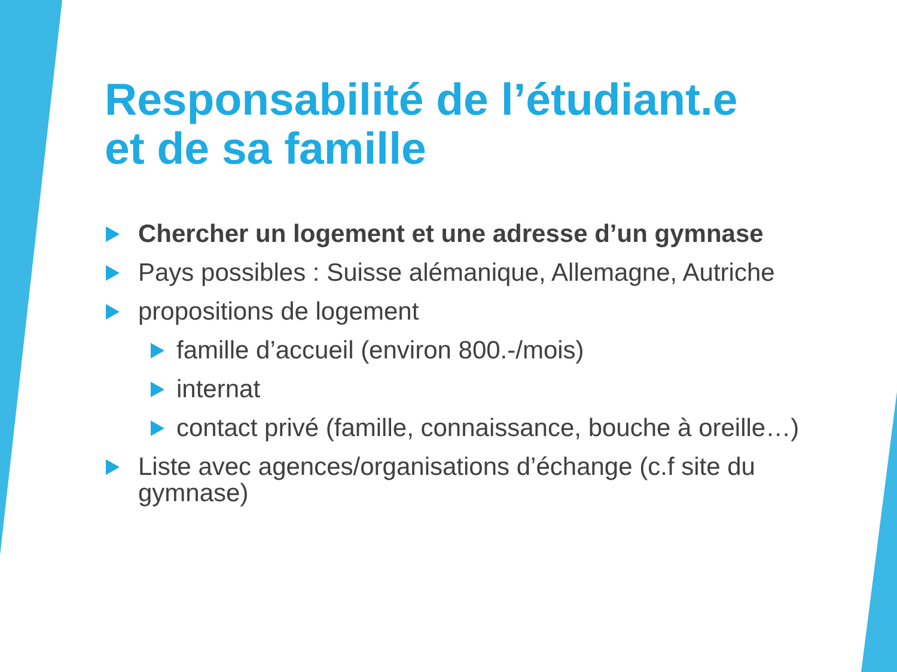Responsabilité de l’étudiant.e
et de sa famille
Chercher un logement et une adresse d’un gymnase
Pays possibles : Suisse alémanique, Allemagne, Autriche
propositions de logement
famille d’accueil (environ 800.-/mois)
internat
contact privé (famille, connaissance, bouche à oreille…)
Liste avec agences/organisations d’échange (c.f site du gymnase)